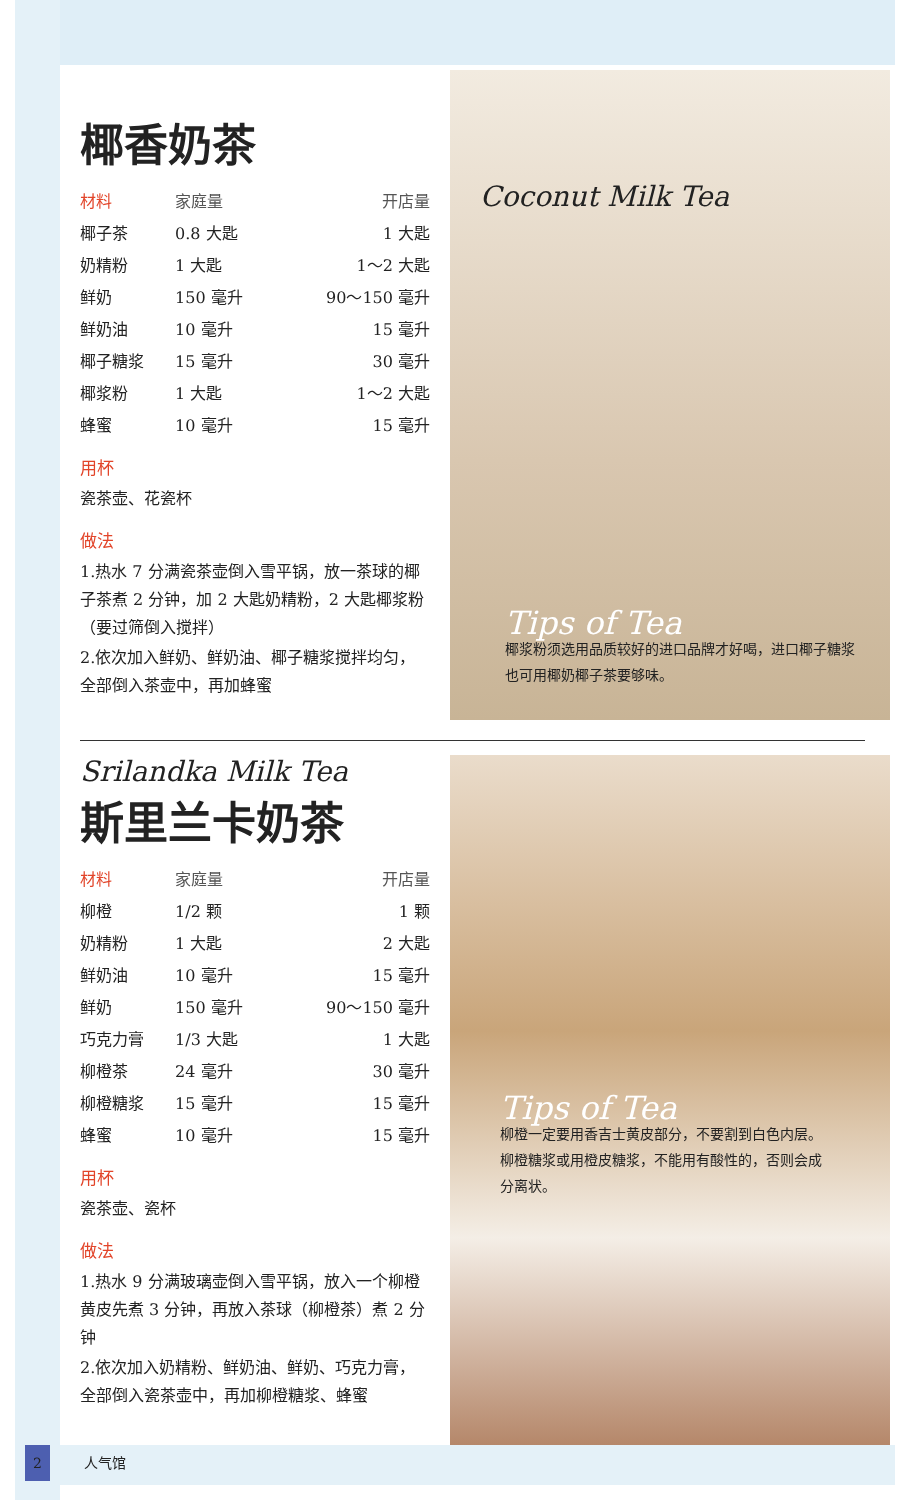椰香奶茶
| 材料 | 家庭量 | 开店量 |
| --- | --- | --- |
| 椰子茶 | 0.8 大匙 | 1 大匙 |
| 奶精粉 | 1 大匙 | 1～2 大匙 |
| 鲜奶 | 150 毫升 | 90～150 毫升 |
| 鲜奶油 | 10 毫升 | 15 毫升 |
| 椰子糖浆 | 15 毫升 | 30 毫升 |
| 椰浆粉 | 1 大匙 | 1～2 大匙 |
| 蜂蜜 | 10 毫升 | 15 毫升 |
用杯
瓷茶壶、花瓷杯
做法
1.热水 7 分满瓷茶壶倒入雪平锅，放一茶球的椰子茶煮 2 分钟，加 2 大匙奶精粉，2 大匙椰浆粉（要过筛倒入搅拌）
2.依次加入鲜奶、鲜奶油、椰子糖浆搅拌均匀，全部倒入茶壶中，再加蜂蜜
Coconut Milk Tea
Tips of Tea
椰浆粉须选用品质较好的进口品牌才好喝，进口椰子糖浆也可用椰奶椰子茶要够味。
Srilandka Milk Tea
斯里兰卡奶茶
| 材料 | 家庭量 | 开店量 |
| --- | --- | --- |
| 柳橙 | 1/2 颗 | 1 颗 |
| 奶精粉 | 1 大匙 | 2 大匙 |
| 鲜奶油 | 10 毫升 | 15 毫升 |
| 鲜奶 | 150 毫升 | 90～150 毫升 |
| 巧克力膏 | 1/3 大匙 | 1 大匙 |
| 柳橙茶 | 24 毫升 | 30 毫升 |
| 柳橙糖浆 | 15 毫升 | 15 毫升 |
| 蜂蜜 | 10 毫升 | 15 毫升 |
用杯
瓷茶壶、瓷杯
做法
1.热水 9 分满玻璃壶倒入雪平锅，放入一个柳橙黄皮先煮 3 分钟，再放入茶球（柳橙茶）煮 2 分钟
2.依次加入奶精粉、鲜奶油、鲜奶、巧克力膏，全部倒入瓷茶壶中，再加柳橙糖浆、蜂蜜
Tips of Tea
柳橙一定要用香吉士黄皮部分，不要割到白色内层。柳橙糖浆或用橙皮糖浆，不能用有酸性的，否则会成分离状。
2 人气馆